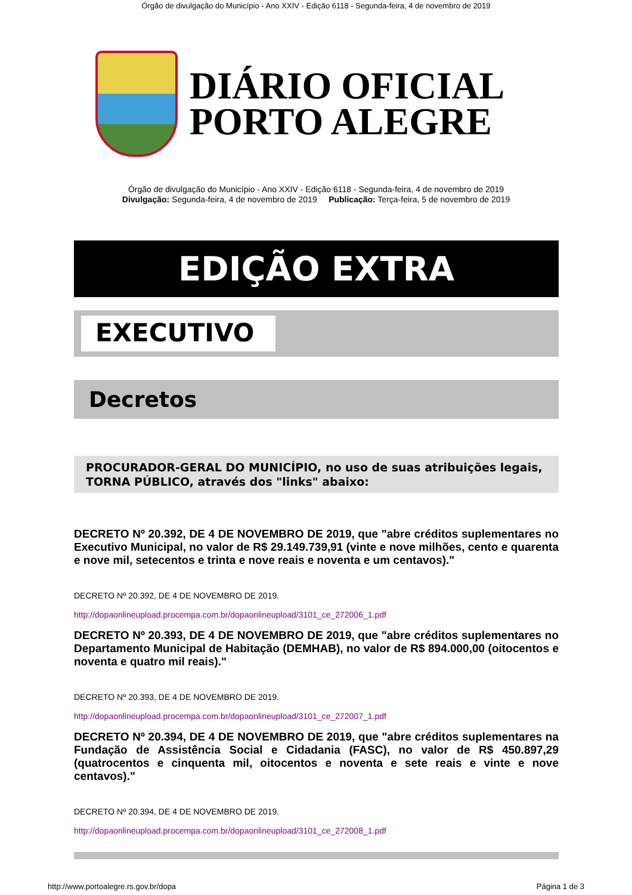Órgão de divulgação do Município - Ano XXIV - Edição 6118 - Segunda-feira, 4 de novembro de 2019
DIÁRIO OFICIAL
PORTO ALEGRE
Órgão de divulgação do Município - Ano XXIV - Edição 6118 - Segunda-feira, 4 de novembro de 2019
Divulgação: Segunda-feira, 4 de novembro de 2019 Publicação: Terça-feira, 5 de novembro de 2019
EDIÇÃO EXTRA
EXECUTIVO
Decretos
PROCURADOR-GERAL DO MUNICÍPIO, no uso de suas atribuições legais, TORNA PÚBLICO, através dos "links" abaixo:
DECRETO Nº 20.392, DE 4 DE NOVEMBRO DE 2019, que "abre créditos suplementares no Executivo Municipal, no valor de R$ 29.149.739,91 (vinte e nove milhões, cento e quarenta e nove mil, setecentos e trinta e nove reais e noventa e um centavos)."
DECRETO Nº 20.392, DE 4 DE NOVEMBRO DE 2019.
http://dopaonlineupload.procempa.com.br/dopaonlineupload/3101_ce_272006_1.pdf
DECRETO Nº 20.393, DE 4 DE NOVEMBRO DE 2019, que "abre créditos suplementares no Departamento Municipal de Habitação (DEMHAB), no valor de R$ 894.000,00 (oitocentos e noventa e quatro mil reais)."
DECRETO Nº 20.393, DE 4 DE NOVEMBRO DE 2019.
http://dopaonlineupload.procempa.com.br/dopaonlineupload/3101_ce_272007_1.pdf
DECRETO Nº 20.394, DE 4 DE NOVEMBRO DE 2019, que "abre créditos suplementares na Fundação de Assistência Social e Cidadania (FASC), no valor de R$ 450.897,29 (quatrocentos e cinquenta mil, oitocentos e noventa e sete reais e vinte e nove centavos)."
DECRETO Nº 20.394, DE 4 DE NOVEMBRO DE 2019.
http://dopaonlineupload.procempa.com.br/dopaonlineupload/3101_ce_272008_1.pdf
http://www.portoalegre.rs.gov.br/dopa Página 1 de 3